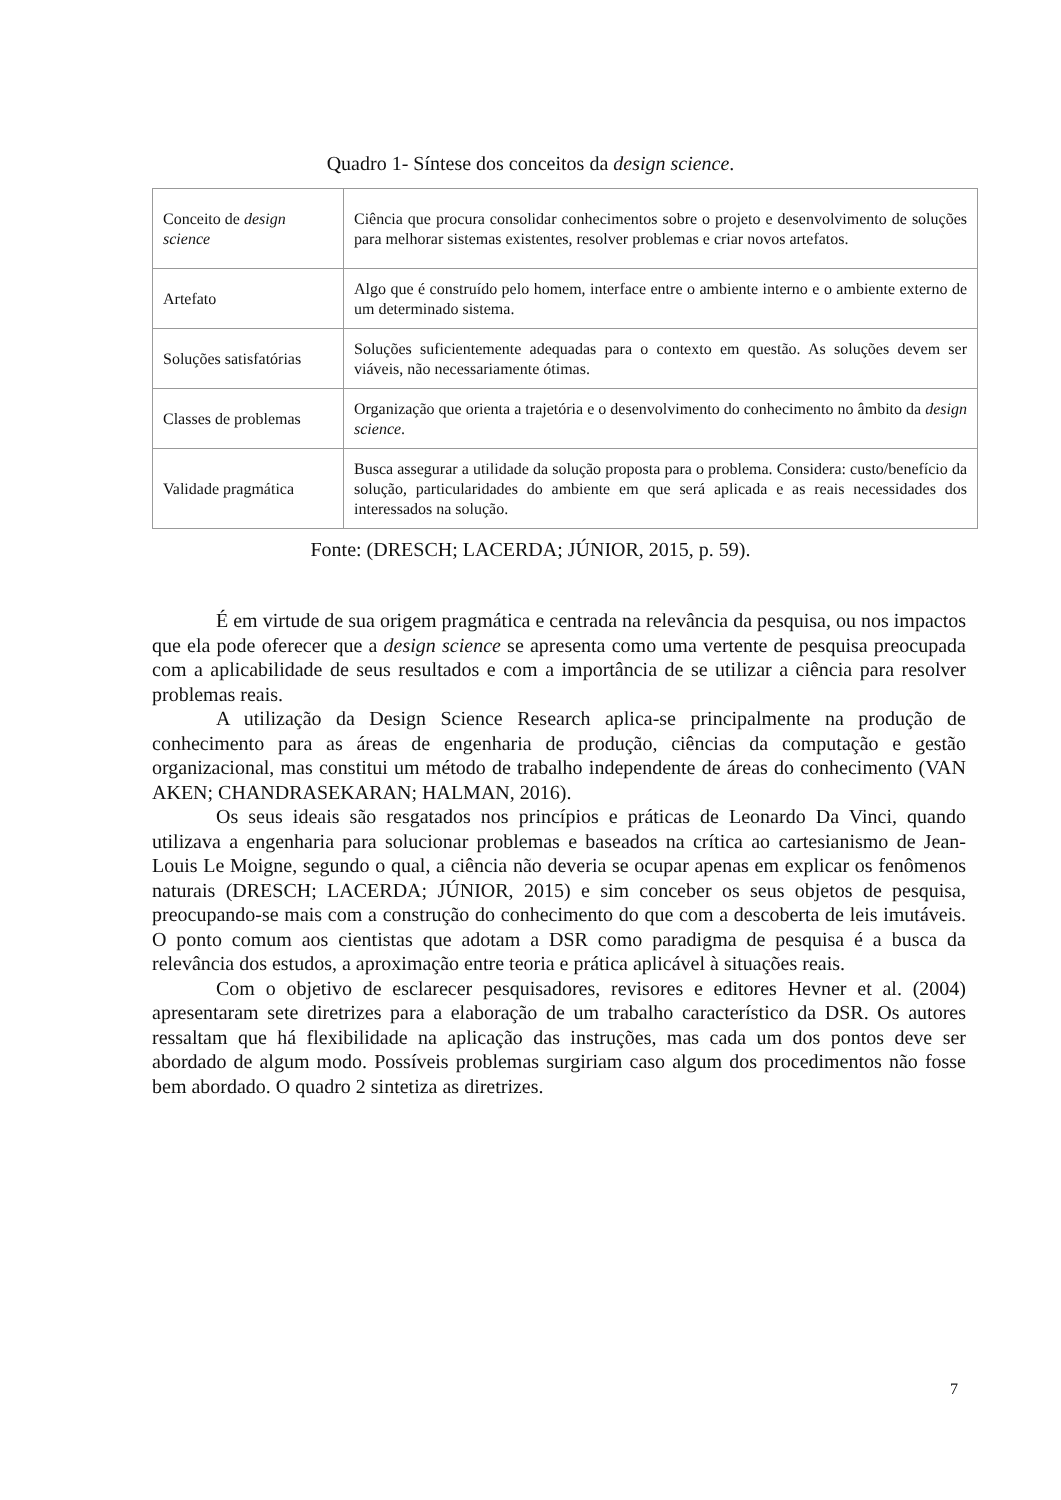Quadro 1- Síntese dos conceitos da design science.
| Conceito de design science | Ciência que procura consolidar conhecimentos sobre o projeto e desenvolvimento de soluções para melhorar sistemas existentes, resolver problemas e criar novos artefatos. |
| Artefato | Algo que é construído pelo homem, interface entre o ambiente interno e o ambiente externo de um determinado sistema. |
| Soluções satisfatórias | Soluções suficientemente adequadas para o contexto em questão. As soluções devem ser viáveis, não necessariamente ótimas. |
| Classes de problemas | Organização que orienta a trajetória e o desenvolvimento do conhecimento no âmbito da design science . |
| Validade pragmática | Busca assegurar a utilidade da solução proposta para o problema. Considera: custo/benefício da solução, particularidades do ambiente em que será aplicada e as reais necessidades dos interessados na solução. |
Fonte: (DRESCH; LACERDA; JÚNIOR, 2015, p. 59).
É em virtude de sua origem pragmática e centrada na relevância da pesquisa, ou nos impactos que ela pode oferecer que a design science se apresenta como uma vertente de pesquisa preocupada com a aplicabilidade de seus resultados e com a importância de se utilizar a ciência para resolver problemas reais.
A utilização da Design Science Research aplica-se principalmente na produção de conhecimento para as áreas de engenharia de produção, ciências da computação e gestão organizacional, mas constitui um método de trabalho independente de áreas do conhecimento (VAN AKEN; CHANDRASEKARAN; HALMAN, 2016).
Os seus ideais são resgatados nos princípios e práticas de Leonardo Da Vinci, quando utilizava a engenharia para solucionar problemas e baseados na crítica ao cartesianismo de Jean-Louis Le Moigne, segundo o qual, a ciência não deveria se ocupar apenas em explicar os fenômenos naturais (DRESCH; LACERDA; JÚNIOR, 2015) e sim conceber os seus objetos de pesquisa, preocupando-se mais com a construção do conhecimento do que com a descoberta de leis imutáveis. O ponto comum aos cientistas que adotam a DSR como paradigma de pesquisa é a busca da relevância dos estudos, a aproximação entre teoria e prática aplicável à situações reais.
Com o objetivo de esclarecer pesquisadores, revisores e editores Hevner et al. (2004) apresentaram sete diretrizes para a elaboração de um trabalho característico da DSR. Os autores ressaltam que há flexibilidade na aplicação das instruções, mas cada um dos pontos deve ser abordado de algum modo. Possíveis problemas surgiriam caso algum dos procedimentos não fosse bem abordado. O quadro 2 sintetiza as diretrizes.
7